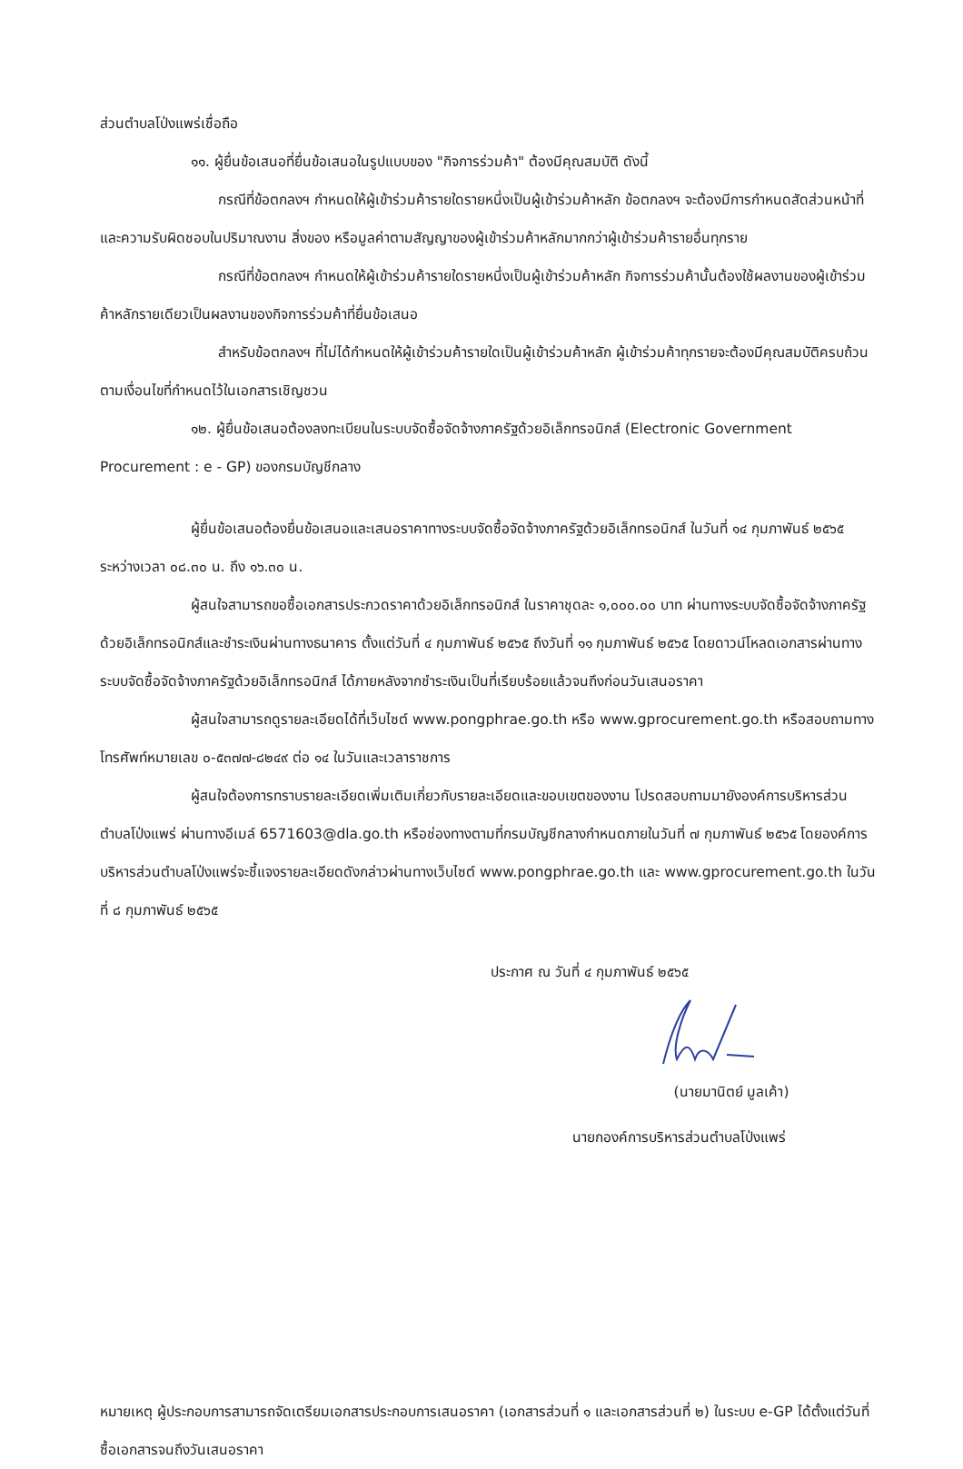ส่วนตำบลโป่งแพร่เชื่อถือ
๑๑. ผู้ยื่นข้อเสนอที่ยื่นข้อเสนอในรูปแบบของ "กิจการร่วมค้า" ต้องมีคุณสมบัติ ดังนี้
กรณีที่ข้อตกลงฯ กำหนดให้ผู้เข้าร่วมค้ารายใดรายหนึ่งเป็นผู้เข้าร่วมค้าหลัก ข้อตกลงฯ จะต้องมีการกำหนดสัดส่วนหน้าที่ และความรับผิดชอบในปริมาณงาน สิ่งของ หรือมูลค่าตามสัญญาของผู้เข้าร่วมค้าหลักมากกว่าผู้เข้าร่วมค้ารายอื่นทุกราย
กรณีที่ข้อตกลงฯ กำหนดให้ผู้เข้าร่วมค้ารายใดรายหนึ่งเป็นผู้เข้าร่วมค้าหลัก กิจการร่วมค้านั้นต้องใช้ผลงานของผู้เข้าร่วมค้าหลักรายเดียวเป็นผลงานของกิจการร่วมค้าที่ยื่นข้อเสนอ
สำหรับข้อตกลงฯ ที่ไม่ได้กำหนดให้ผู้เข้าร่วมค้ารายใดเป็นผู้เข้าร่วมค้าหลัก ผู้เข้าร่วมค้าทุกรายจะต้องมีคุณสมบัติครบถ้วนตามเงื่อนไขที่กำหนดไว้ในเอกสารเชิญชวน
๑๒. ผู้ยื่นข้อเสนอต้องลงทะเบียนในระบบจัดซื้อจัดจ้างภาครัฐด้วยอิเล็กทรอนิกส์ (Electronic Government Procurement : e - GP) ของกรมบัญชีกลาง
ผู้ยื่นข้อเสนอต้องยื่นข้อเสนอและเสนอราคาทางระบบจัดซื้อจัดจ้างภาครัฐด้วยอิเล็กทรอนิกส์ ในวันที่ ๑๔ กุมภาพันธ์ ๒๕๖๕ ระหว่างเวลา ๐๘.๓๐ น. ถึง ๑๖.๓๐ น.
ผู้สนใจสามารถขอซื้อเอกสารประกวดราคาด้วยอิเล็กทรอนิกส์ ในราคาชุดละ ๑,๐๐๐.๐๐ บาท ผ่านทางระบบจัดซื้อจัดจ้างภาครัฐด้วยอิเล็กทรอนิกส์และชำระเงินผ่านทางธนาคาร ตั้งแต่วันที่ ๔ กุมภาพันธ์ ๒๕๖๕ ถึงวันที่ ๑๑ กุมภาพันธ์ ๒๕๖๕ โดยดาวน์โหลดเอกสารผ่านทางระบบจัดซื้อจัดจ้างภาครัฐด้วยอิเล็กทรอนิกส์ ได้ภายหลังจากชำระเงินเป็นที่เรียบร้อยแล้วจนถึงก่อนวันเสนอราคา
ผู้สนใจสามารถดูรายละเอียดได้ที่เว็บไซต์ www.pongphrae.go.th หรือ www.gprocurement.go.th หรือสอบถามทางโทรศัพท์หมายเลข ๐-๕๓๗๗-๘๒๔๙ ต่อ ๑๔ ในวันและเวลาราชการ
ผู้สนใจต้องการทราบรายละเอียดเพิ่มเติมเกี่ยวกับรายละเอียดและขอบเขตของงาน โปรดสอบถามมายังองค์การบริหารส่วนตำบลโป่งแพร่ ผ่านทางอีเมล์ 6571603@dla.go.th หรือช่องทางตามที่กรมบัญชีกลางกำหนดภายในวันที่ ๗ กุมภาพันธ์ ๒๕๖๕ โดยองค์การบริหารส่วนตำบลโป่งแพร่จะชี้แจงรายละเอียดดังกล่าวผ่านทางเว็บไซต์ www.pongphrae.go.th และ www.gprocurement.go.th ในวันที่ ๘ กุมภาพันธ์ ๒๕๖๕
ประกาศ ณ วันที่ ๔ กุมภาพันธ์ ๒๕๖๕
(นายมานิตย์ มูลเค้า)
นายกองค์การบริหารส่วนตำบลโป่งแพร่
หมายเหตุ ผู้ประกอบการสามารถจัดเตรียมเอกสารประกอบการเสนอราคา (เอกสารส่วนที่ ๑ และเอกสารส่วนที่ ๒) ในระบบ e-GP ได้ตั้งแต่วันที่ซื้อเอกสารจนถึงวันเสนอราคา